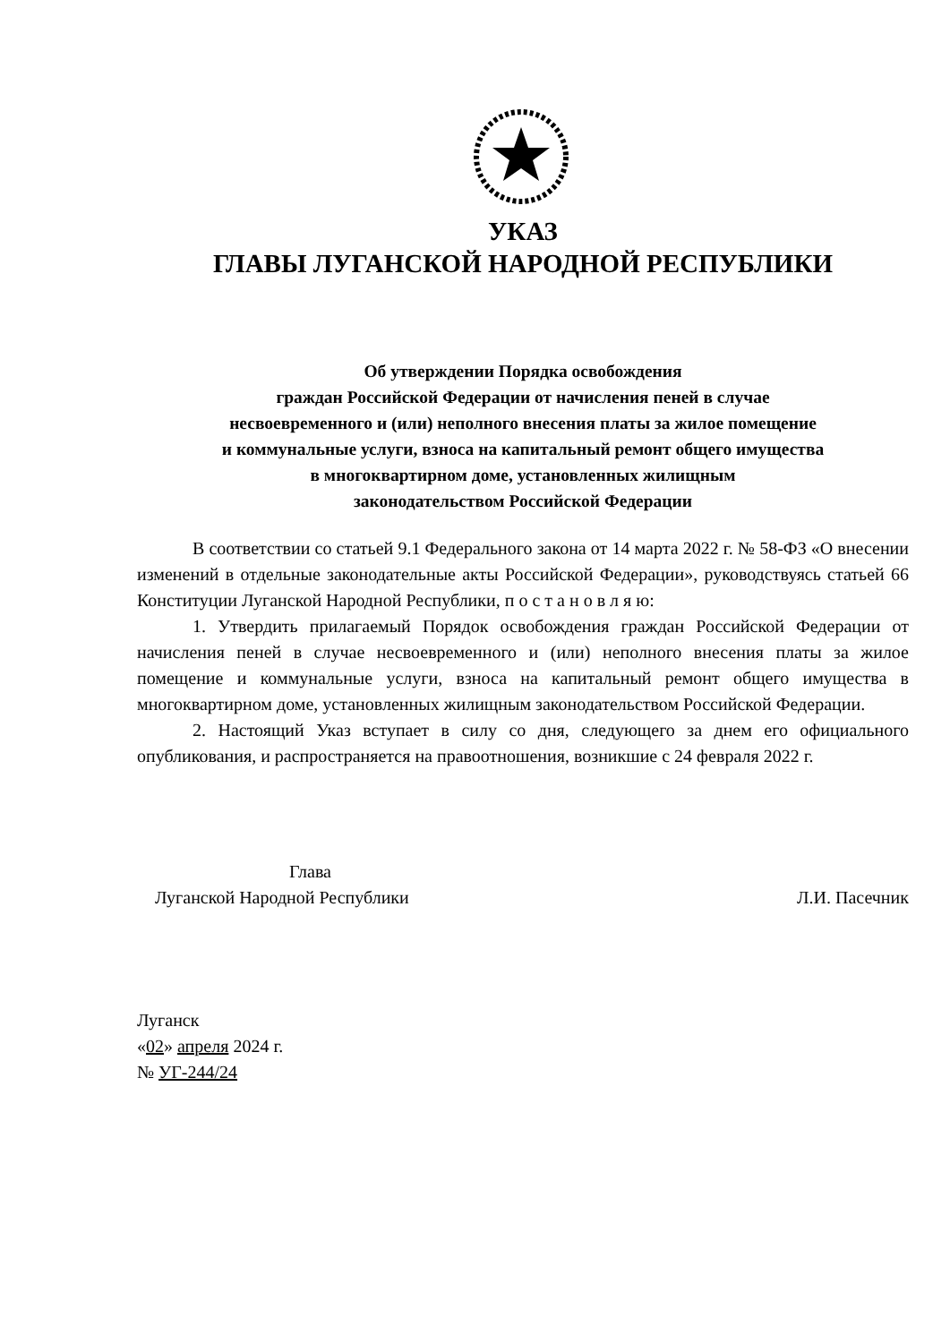УКАЗ
ГЛАВЫ ЛУГАНСКОЙ НАРОДНОЙ РЕСПУБЛИКИ
Об утверждении Порядка освобождения
граждан Российской Федерации от начисления пеней в случае
несвоевременного и (или) неполного внесения платы за жилое помещение
и коммунальные услуги, взноса на капитальный ремонт общего имущества
в многоквартирном доме, установленных жилищным
законодательством Российской Федерации
В соответствии со статьей 9.1 Федерального закона от 14 марта 2022 г. № 58-ФЗ «О внесении изменений в отдельные законодательные акты Российской Федерации», руководствуясь статьей 66 Конституции Луганской Народной Республики, п о с т а н о в л я ю:
1. Утвердить прилагаемый Порядок освобождения граждан Российской Федерации от начисления пеней в случае несвоевременного и (или) неполного внесения платы за жилое помещение и коммунальные услуги, взноса на капитальный ремонт общего имущества в многоквартирном доме, установленных жилищным законодательством Российской Федерации.
2. Настоящий Указ вступает в силу со дня, следующего за днем его официального опубликования, и распространяется на правоотношения, возникшие с 24 февраля 2022 г.
Глава
Луганской Народной Республики
Л.И. Пасечник
Луганск
«02» апреля 2024 г.
№ УГ-244/24